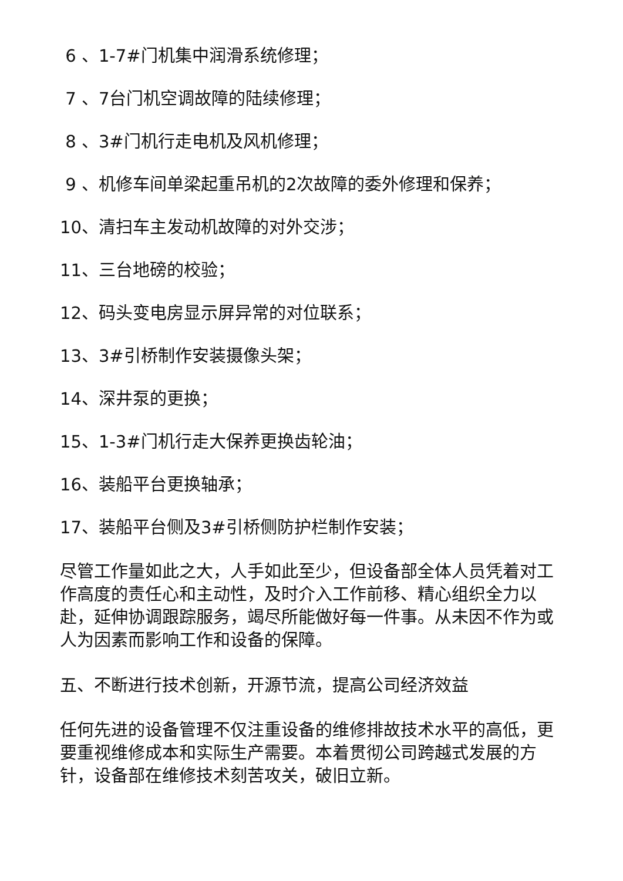6 、1-7#门机集中润滑系统修理；
7 、7台门机空调故障的陆续修理；
8 、3#门机行走电机及风机修理；
9 、机修车间单梁起重吊机的2次故障的委外修理和保养；
10、清扫车主发动机故障的对外交涉；
11、三台地磅的校验；
12、码头变电房显示屏异常的对位联系；
13、3#引桥制作安装摄像头架；
14、深井泵的更换；
15、1-3#门机行走大保养更换齿轮油；
16、装船平台更换轴承；
17、装船平台侧及3#引桥侧防护栏制作安装；
尽管工作量如此之大，人手如此至少，但设备部全体人员凭着对工作高度的责任心和主动性，及时介入工作前移、精心组织全力以赴，延伸协调跟踪服务，竭尽所能做好每一件事。从未因不作为或人为因素而影响工作和设备的保障。
五、不断进行技术创新，开源节流，提高公司经济效益
任何先进的设备管理不仅注重设备的维修排故技术水平的高低，更要重视维修成本和实际生产需要。本着贯彻公司跨越式发展的方针，设备部在维修技术刻苦攻关，破旧立新。